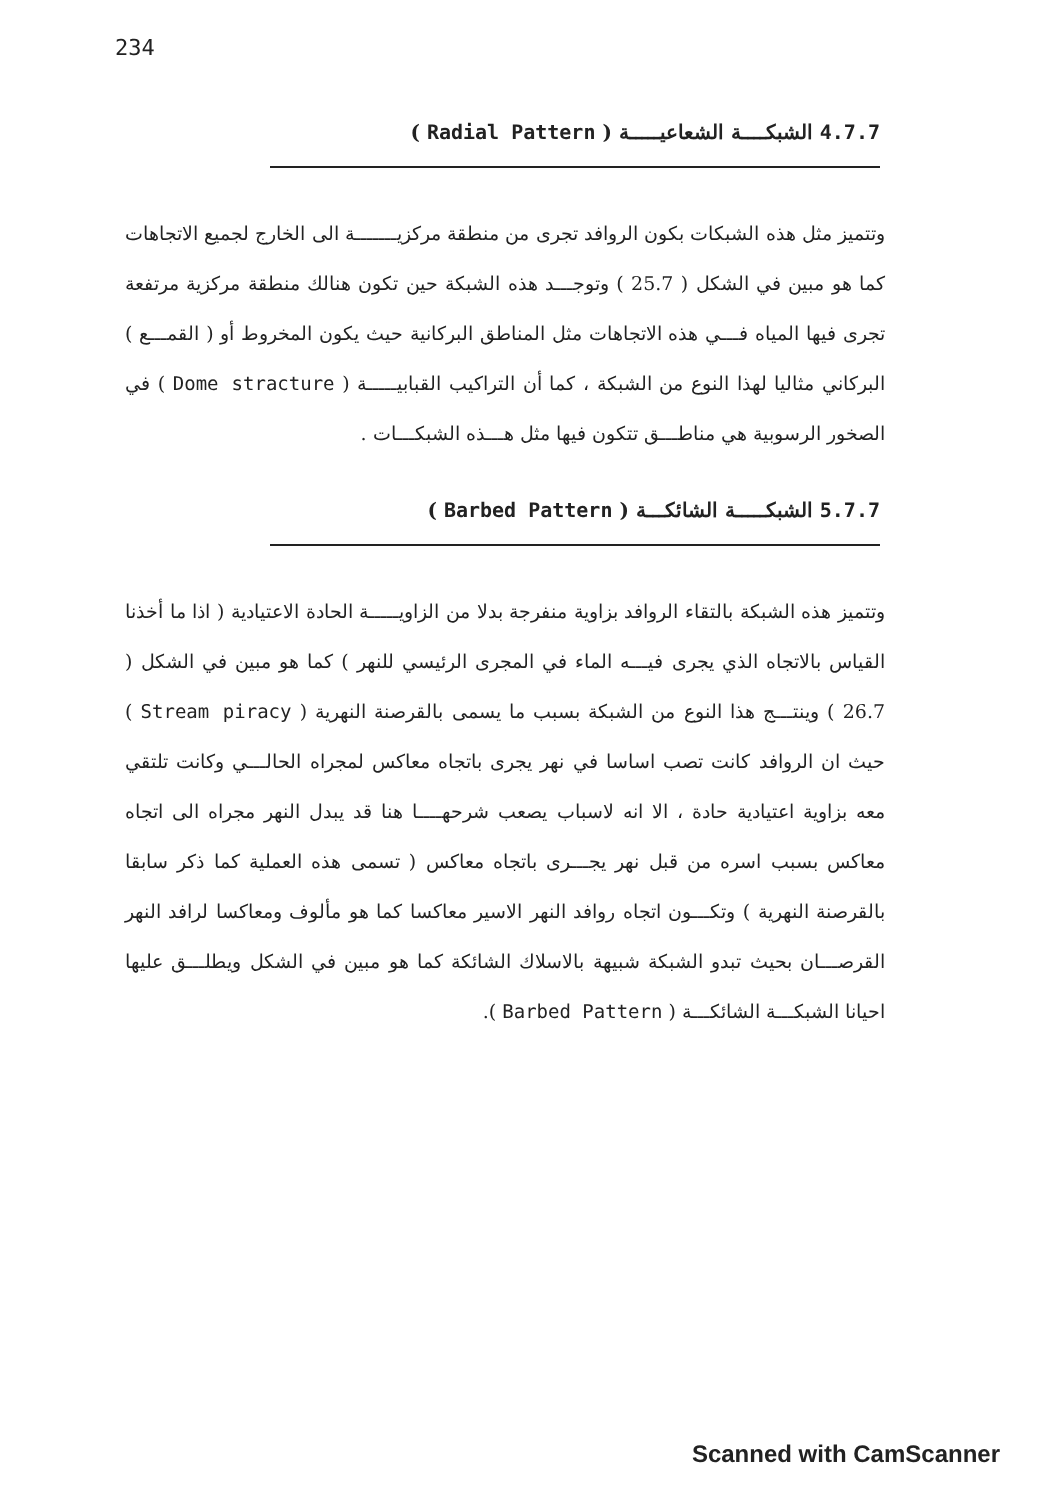234
4.7.7 الشبكــــة الشعاعيـــــة ( Radial Pattern )
وتتميز مثل هذه الشبكات بكون الروافد تجرى من منطقة مركزيـــــــة الى الخارج لجميع الاتجاهات كما هو مبين في الشكل ( 25.7 ) وتوجـــد هذه الشبكة حين تكون هنالك منطقة مركزية مرتفعة تجرى فيها المياه فـــي هذه الاتجاهات مثل المناطق البركانية حيث يكون المخروط أو ( القمـــع ) البركاني مثاليا لهذا النوع من الشبكة ، كما أن التراكيب القبابيـــــة ( Dome stracture ) في الصخور الرسوبية هي مناطـــق تتكون فيها مثل هـــذه الشبكـــات .
5.7.7 الشبكـــــة الشائكـــة ( Barbed Pattern )
وتتميز هذه الشبكة بالتقاء الروافد بزاوية منفرجة بدلا من الزاويـــــة الحادة الاعتيادية ( اذا ما أخذنا القياس بالاتجاه الذي يجرى فيـــه الماء في المجرى الرئيسي للنهر ) كما هو مبين في الشكل ( 26.7 ) وينتـــج هذا النوع من الشبكة بسبب ما يسمى بالقرصنة النهرية ( Stream piracy ) حيث ان الروافد كانت تصب اساسا في نهر يجرى باتجاه معاكس لمجراه الحالـــي وكانت تلتقي معه بزاوية اعتيادية حادة ، الا انه لاسباب يصعب شرحهــــا هنا قد يبدل النهر مجراه الى اتجاه معاكس بسبب اسره من قبل نهر يجـــرى باتجاه معاكس ( تسمى هذه العملية كما ذكر سابقا بالقرصنة النهرية ) وتكـــون اتجاه روافد النهر الاسير معاكسا كما هو مألوف ومعاكسا لرافد النهر القرصـــان بحيث تبدو الشبكة شبيهة بالاسلاك الشائكة كما هو مبين في الشكل ويطلـــق عليها احيانا الشبكـــة الشائكـــة ( Barbed Pattern ).
Scanned with CamScanner